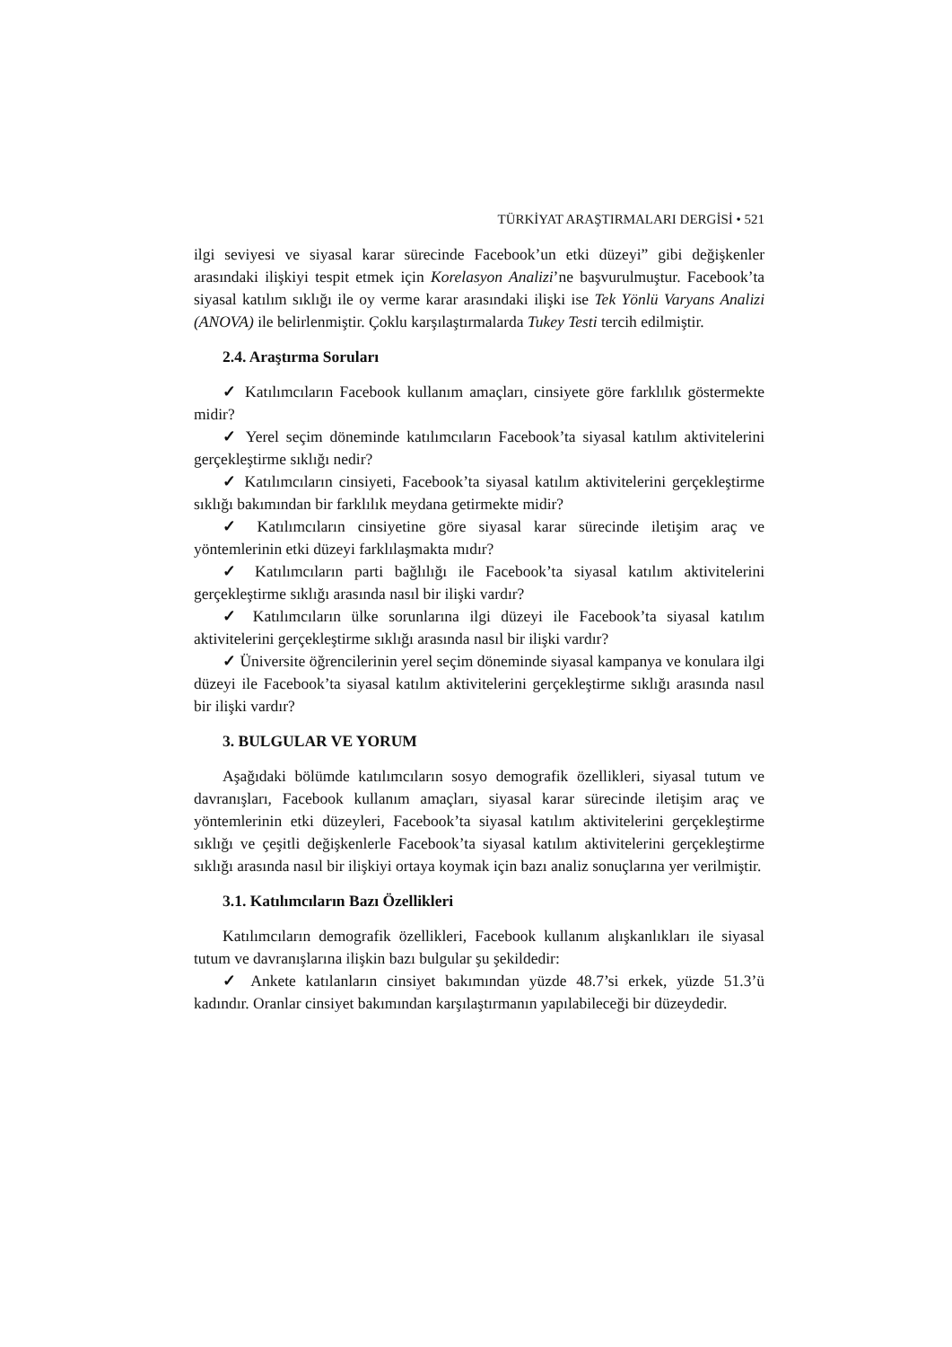TÜRKİYAT ARAŞTIRMALARI DERGİSİ • 521
ilgi seviyesi ve siyasal karar sürecinde Facebook’un etki düzeyi” gibi değişkenler arasındaki ilişkiyi tespit etmek için Korelasyon Analizi’ne başvurulmuştur. Facebook’ta siyasal katılım sıklığı ile oy verme karar arasındaki ilişki ise Tek Yönlü Varyans Analizi (ANOVA) ile belirlenmiştir. Çoklu karşılaştırmalarda Tukey Testi tercih edilmiştir.
2.4. Araştırma Soruları
✓ Katılımcıların Facebook kullanım amaçları, cinsiyete göre farklılık göstermekte midir?
✓ Yerel seçim döneminde katılımcıların Facebook’ta siyasal katılım aktivitelerini gerçekleştirme sıklığı nedir?
✓ Katılımcıların cinsiyeti, Facebook’ta siyasal katılım aktivitelerini gerçekleştirme sıklığı bakımından bir farklılık meydana getirmekte midir?
✓ Katılımcıların cinsiyetine göre siyasal karar sürecinde iletişim araç ve yöntemlerinin etki düzeyi farklılaşmakta mıdır?
✓ Katılımcıların parti bağlılığı ile Facebook’ta siyasal katılım aktivitelerini gerçekleştirme sıklığı arasında nasıl bir ilişki vardır?
✓ Katılımcıların ülke sorunlarına ilgi düzeyi ile Facebook’ta siyasal katılım aktivitelerini gerçekleştirme sıklığı arasında nasıl bir ilişki vardır?
✓ Üniversite öğrencilerinin yerel seçim döneminde siyasal kampanya ve konulara ilgi düzeyi ile Facebook’ta siyasal katılım aktivitelerini gerçekleştirme sıklığı arasında nasıl bir ilişki vardır?
3. BULGULAR VE YORUM
Aşağıdaki bölümde katılımcıların sosyo demografik özellikleri, siyasal tutum ve davranışları, Facebook kullanım amaçları, siyasal karar sürecinde iletişim araç ve yöntemlerinin etki düzeyleri, Facebook’ta siyasal katılım aktivitelerini gerçekleştirme sıklığı ve çeşitli değişkenlerle Facebook’ta siyasal katılım aktivitelerini gerçekleştirme sıklığı arasında nasıl bir ilişkiyi ortaya koymak için bazı analiz sonuçlarına yer verilmiştir.
3.1. Katılımcıların Bazı Özellikleri
Katılımcıların demografik özellikleri, Facebook kullanım alışkanlıkları ile siyasal tutum ve davranışlarına ilişkin bazı bulgular şu şekildedir:
✓ Ankete katılanların cinsiyet bakımından yüzde 48.7’si erkek, yüzde 51.3’ü kadındır. Oranlar cinsiyet bakımından karşılaştırmanın yapılabileceği bir düzeydedir.